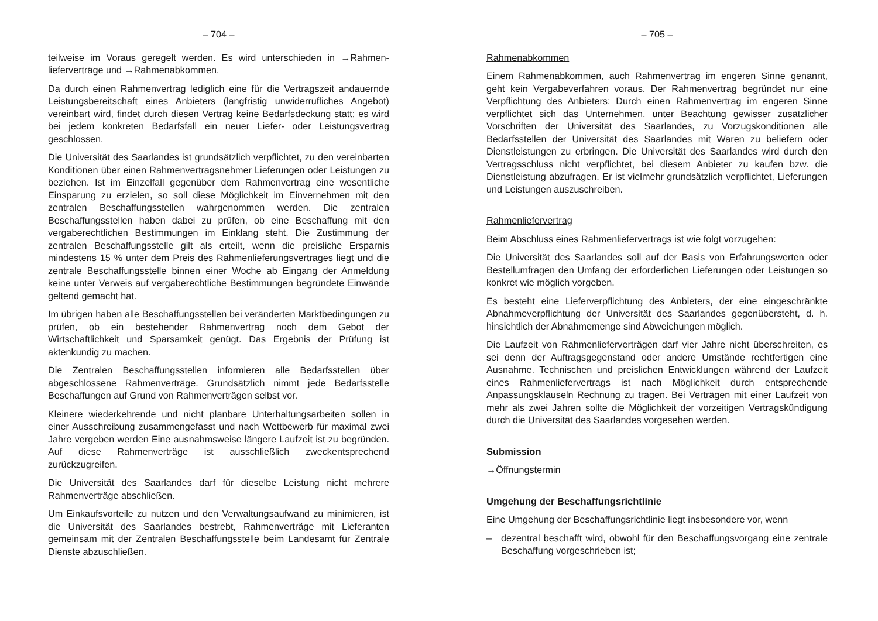– 704 –
teilweise im Voraus geregelt werden. Es wird unterschieden in →Rahmen­lieferverträge und →Rahmenabkommen.
Da durch einen Rahmenvertrag lediglich eine für die Vertragszeit andauernde Leistungsbereitschaft eines Anbieters (langfristig unwiderrufliches Angebot) vereinbart wird, findet durch diesen Vertrag keine Bedarfsdeckung statt; es wird bei jedem konkreten Bedarfsfall ein neuer Liefer- oder Leistungsvertrag geschlossen.
Die Universität des Saarlandes ist grundsätzlich verpflichtet, zu den vereinbarten Konditionen über einen Rahmenvertragsnehmer Lieferungen oder Leistungen zu beziehen. Ist im Einzelfall gegenüber dem Rahmenvertrag eine wesentliche Einsparung zu erzielen, so soll diese Möglichkeit im Einvernehmen mit den zentralen Beschaffungsstellen wahrgenommen werden. Die zentralen Beschaffungsstellen haben dabei zu prüfen, ob eine Beschaffung mit den vergaberechtlichen Bestimmungen im Einklang steht. Die Zustimmung der zentralen Beschaffungsstelle gilt als erteilt, wenn die preisliche Ersparnis mindestens 15 % unter dem Preis des Rahmenlieferungsvertrages liegt und die zentrale Beschaffungsstelle binnen einer Woche ab Eingang der Anmeldung keine unter Verweis auf vergaberechtliche Bestimmungen begründete Einwände geltend gemacht hat.
Im übrigen haben alle Beschaffungsstellen bei veränderten Marktbedingungen zu prüfen, ob ein bestehender Rahmenvertrag noch dem Gebot der Wirtschaftlichkeit und Sparsamkeit genügt. Das Ergebnis der Prüfung ist aktenkundig zu machen.
Die Zentralen Beschaffungsstellen informieren alle Bedarfsstellen über abgeschlossene Rahmenverträge. Grundsätzlich nimmt jede Bedarfsstelle Beschaffungen auf Grund von Rahmenverträgen selbst vor.
Kleinere wiederkehrende und nicht planbare Unterhaltungsarbeiten sollen in einer Ausschreibung zusammengefasst und nach Wettbewerb für maximal zwei Jahre vergeben werden Eine ausnahmsweise längere Laufzeit ist zu begründen. Auf diese Rahmenverträge ist ausschließlich zweckentsprechend zurückzugreifen.
Die Universität des Saarlandes darf für dieselbe Leistung nicht mehrere Rahmenverträge abschließen.
Um Einkaufsvorteile zu nutzen und den Verwaltungsaufwand zu minimieren, ist die Universität des Saarlandes bestrebt, Rahmenverträge mit Lieferanten gemeinsam mit der Zentralen Beschaffungsstelle beim Landesamt für Zentrale Dienste abzuschließen.
– 705 –
Rahmenabkommen
Einem Rahmenabkommen, auch Rahmenvertrag im engeren Sinne genannt, geht kein Vergabeverfahren voraus. Der Rahmenvertrag begründet nur eine Verpflichtung des Anbieters: Durch einen Rahmenvertrag im engeren Sinne verpflichtet sich das Unternehmen, unter Beachtung gewisser zusätzlicher Vorschriften der Universität des Saarlandes, zu Vorzugskonditionen alle Bedarfsstellen der Universität des Saarlandes mit Waren zu beliefern oder Dienstleistungen zu erbringen. Die Universität des Saarlandes wird durch den Vertragsschluss nicht verpflichtet, bei diesem Anbieter zu kaufen bzw. die Dienstleistung abzufragen. Er ist vielmehr grundsätzlich verpflichtet, Lieferungen und Leistungen auszuschreiben.
Rahmenliefervertrag
Beim Abschluss eines Rahmenliefervertrags ist wie folgt vorzugehen:
Die Universität des Saarlandes soll auf der Basis von Erfahrungswerten oder Bestellumfragen den Umfang der erforderlichen Lieferungen oder Leistungen so konkret wie möglich vorgeben.
Es besteht eine Lieferverpflichtung des Anbieters, der eine eingeschränkte Abnahmeverpflichtung der Universität des Saarlandes gegenübersteht, d. h. hinsichtlich der Abnahmemenge sind Abweichungen möglich.
Die Laufzeit von Rahmenlieferverträgen darf vier Jahre nicht überschreiten, es sei denn der Auftragsgegenstand oder andere Umstände rechtfertigen eine Ausnahme. Technischen und preislichen Entwicklungen während der Laufzeit eines Rahmenliefervertrags ist nach Möglichkeit durch entsprechende Anpassungsklauseln Rechnung zu tragen. Bei Verträgen mit einer Laufzeit von mehr als zwei Jahren sollte die Möglichkeit der vorzeitigen Vertragskündigung durch die Universität des Saarlandes vorgesehen werden.
Submission
→Öffnungstermin
Umgehung der Beschaffungsrichtlinie
Eine Umgehung der Beschaffungsrichtlinie liegt insbesondere vor, wenn
– dezentral beschafft wird, obwohl für den Beschaffungsvorgang eine zentrale Beschaffung vorgeschrieben ist;